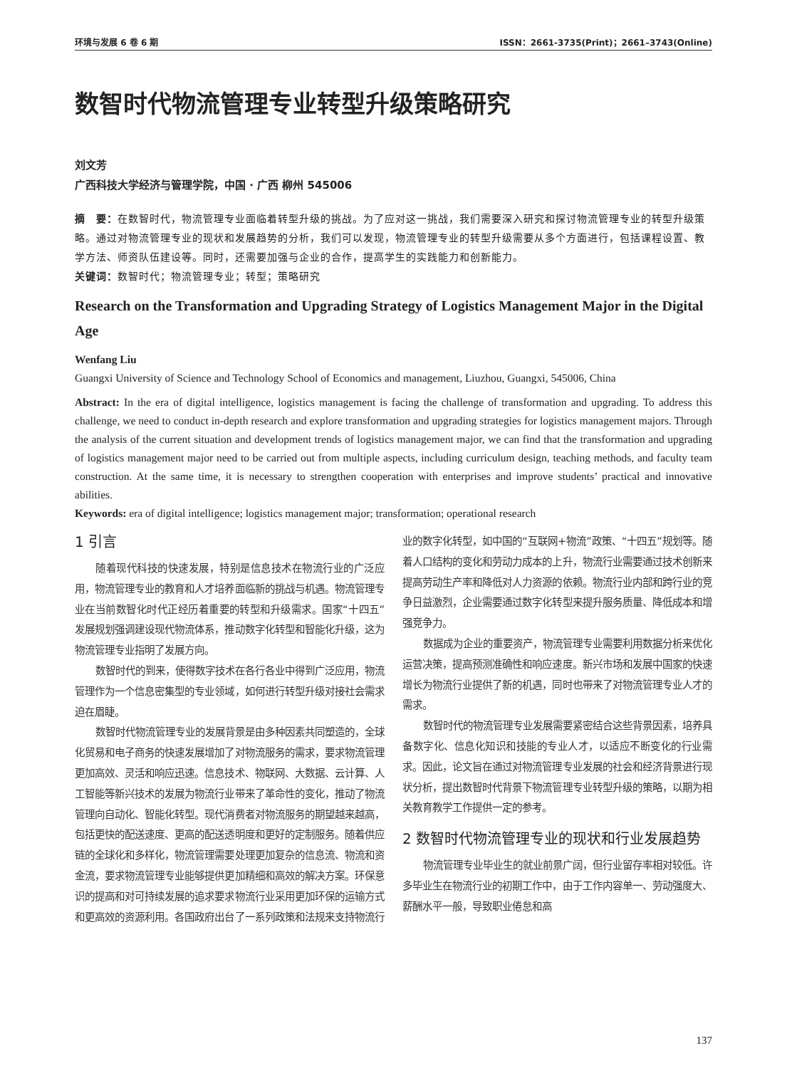环境与发展 6 卷 6 期 ISSN：2661-3735(Print)；2661–3743(Online)
数智时代物流管理专业转型升级策略研究
刘文芳
广西科技大学经济与管理学院，中国 · 广西 柳州 545006
摘　要：在数智时代，物流管理专业面临着转型升级的挑战。为了应对这一挑战，我们需要深入研究和探讨物流管理专业的转型升级策略。通过对物流管理专业的现状和发展趋势的分析，我们可以发现，物流管理专业的转型升级需要从多个方面进行，包括课程设置、教学方法、师资队伍建设等。同时，还需要加强与企业的合作，提高学生的实践能力和创新能力。
关键词：数智时代；物流管理专业；转型；策略研究
Research on the Transformation and Upgrading Strategy of Logistics Management Major in the Digital Age
Wenfang Liu
Guangxi University of Science and Technology School of Economics and management, Liuzhou, Guangxi, 545006, China
Abstract: In the era of digital intelligence, logistics management is facing the challenge of transformation and upgrading. To address this challenge, we need to conduct in-depth research and explore transformation and upgrading strategies for logistics management majors. Through the analysis of the current situation and development trends of logistics management major, we can find that the transformation and upgrading of logistics management major need to be carried out from multiple aspects, including curriculum design, teaching methods, and faculty team construction. At the same time, it is necessary to strengthen cooperation with enterprises and improve students’ practical and innovative abilities.
Keywords: era of digital intelligence; logistics management major; transformation; operational research
1 引言
随着现代科技的快速发展，特别是信息技术在物流行业的广泛应用，物流管理专业的教育和人才培养面临新的挑战与机遇。物流管理专业在当前数智化时代正经历着重要的转型和升级需求。国家“十四五”发展规划强调建设现代物流体系，推动数字化转型和智能化升级，这为物流管理专业指明了发展方向。
数智时代的到来，使得数字技术在各行各业中得到广泛应用，物流管理作为一个信息密集型的专业领域，如何进行转型升级对接社会需求迫在眉睫。
数智时代物流管理专业的发展背景是由多种因素共同塑造的，全球化贸易和电子商务的快速发展增加了对物流服务的需求，要求物流管理更加高效、灵活和响应迅速。信息技术、物联网、大数据、云计算、人工智能等新兴技术的发展为物流行业带来了革命性的变化，推动了物流管理向自动化、智能化转型。现代消费者对物流服务的期望越来越高，包括更快的配送速度、更高的配送透明度和更好的定制服务。随着供应链的全球化和多样化，物流管理需要处理更加复杂的信息流、物流和资金流，要求物流管理专业能够提供更加精细和高效的解决方案。环保意识的提高和对可持续发展的追求要求物流行业采用更加环保的运输方式和更高效的资源利用。各国政府出台了一系列政策和法规来支持物流行业的数字化转型，如中国的“互联网+物流”政策、“十四五”规划等。随着人口结构的变化和劳动力成本的上升，物流行业需要通过技术创新来提高劳动生产率和降低对人力资源的依赖。物流行业内部和跨行业的竞争日益激烈，企业需要通过数字化转型来提升服务质量、降低成本和增强竞争力。
数据成为企业的重要资产，物流管理专业需要利用数据分析来优化运营决策，提高预测准确性和响应速度。新兴市场和发展中国家的快速增长为物流行业提供了新的机遇，同时也带来了对物流管理专业人才的需求。
数智时代的物流管理专业发展需要紧密结合这些背景因素，培养具备数字化、信息化知识和技能的专业人才，以适应不断变化的行业需求。因此，论文旨在通过对物流管理专业发展的社会和经济背景进行现状分析，提出数智时代背景下物流管理专业转型升级的策略，以期为相关教育教学工作提供一定的参考。
2 数智时代物流管理专业的现状和行业发展趋势
物流管理专业毕业生的就业前景广阔，但行业留存率相对较低。许多毕业生在物流行业的初期工作中，由于工作内容单一、劳动强度大、薪酬水平一般，导致职业倦怠和高
137